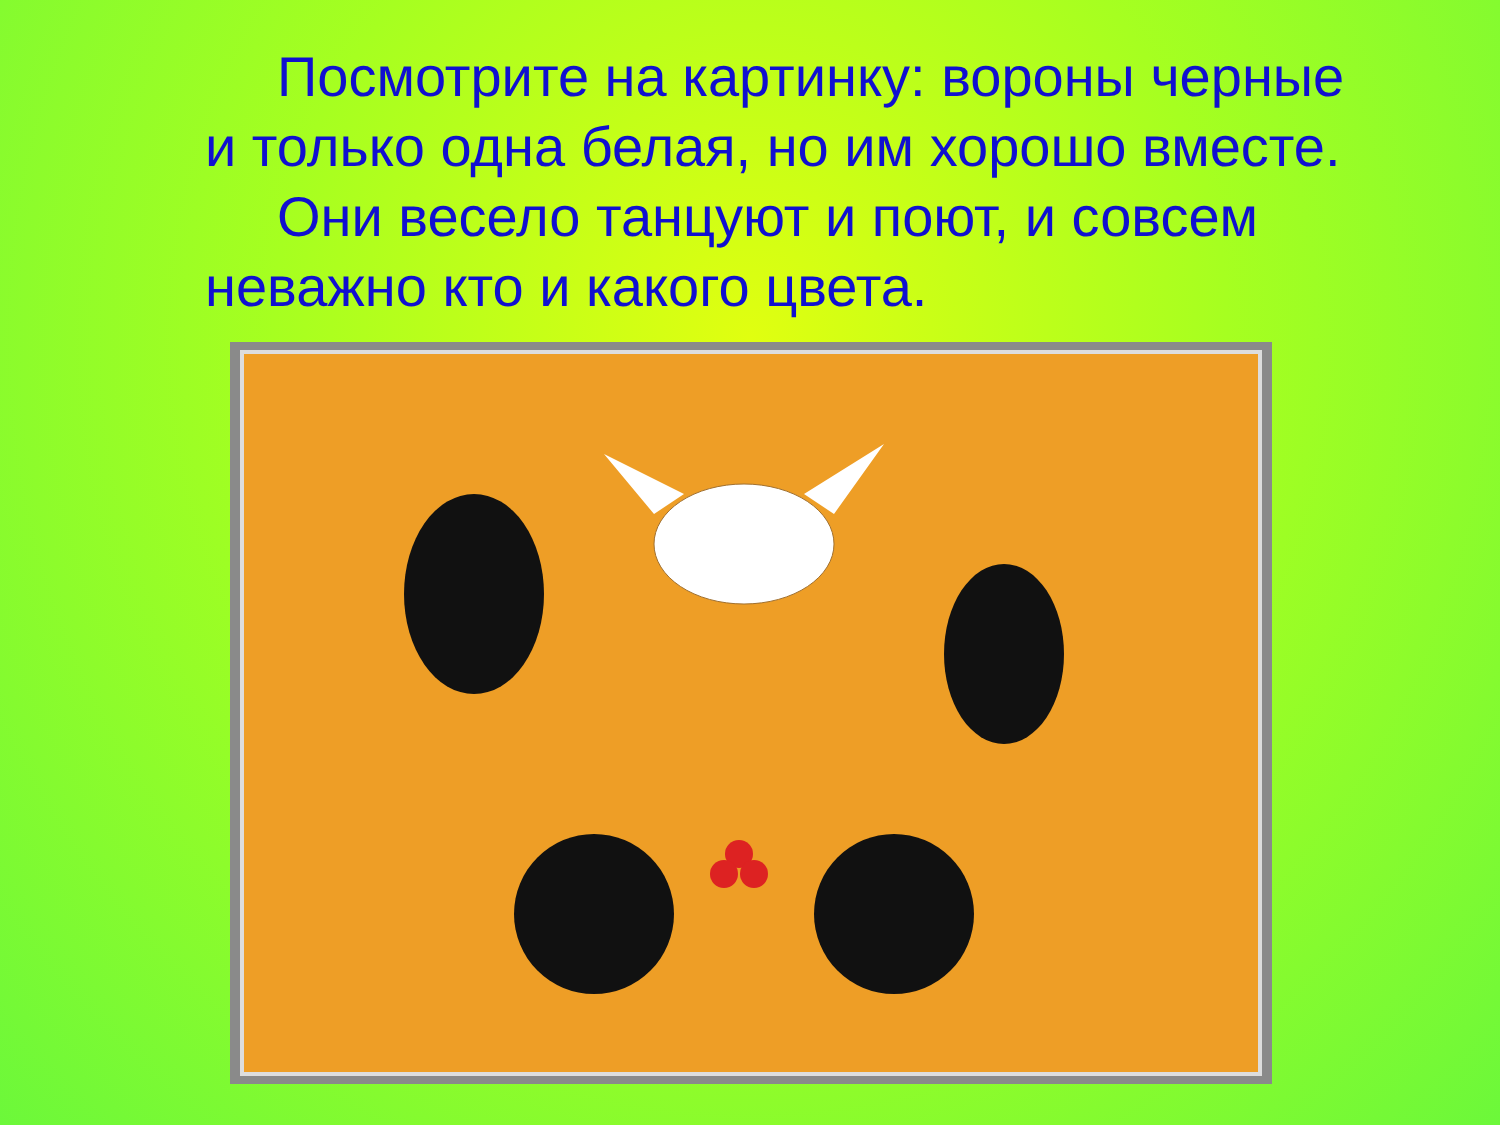Посмотрите на картинку: вороны черные и только одна белая, но им хорошо вместе.
Они весело танцуют и поют, и совсем неважно кто и какого цвета.